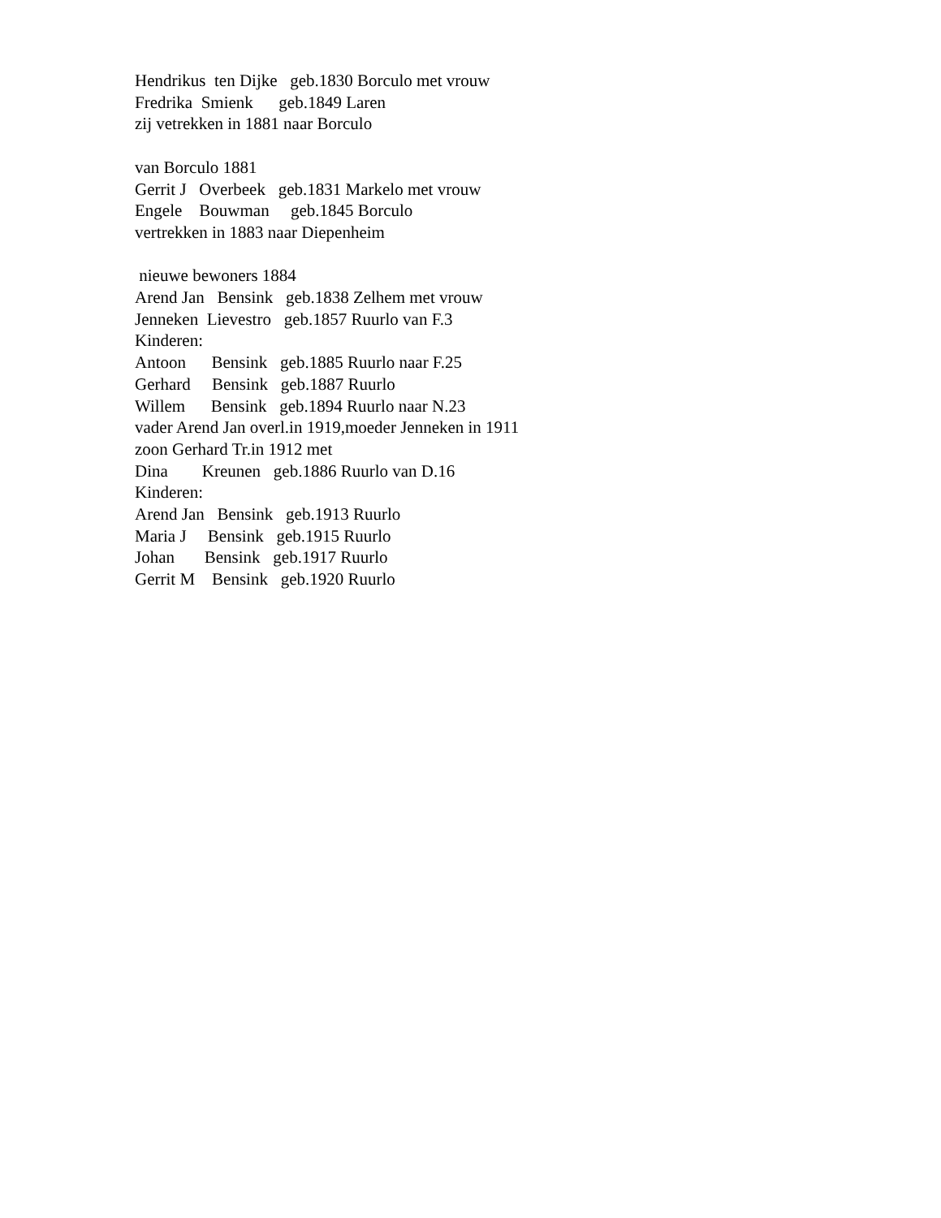Hendrikus ten Dijke geb.1830 Borculo met vrouw Fredrika Smienk geb.1849 Laren zij vetrekken in 1881 naar Borculo van Borculo 1881 Gerrit J Overbeek geb.1831 Markelo met vrouw Engele Bouwman geb.1845 Borculo vertrekken in 1883 naar Diepenheim nieuwe bewoners 1884 Arend Jan Bensink geb.1838 Zelhem met vrouw Jenneken Lievestro geb.1857 Ruurlo van F.3 Kinderen: Antoon Bensink geb.1885 Ruurlo naar F.25 Gerhard Bensink geb.1887 Ruurlo Willem Bensink geb.1894 Ruurlo naar N.23 vader Arend Jan overl.in 1919,moeder Jenneken in 1911 zoon Gerhard Tr.in 1912 met Dina Kreunen geb.1886 Ruurlo van D.16 Kinderen: Arend Jan Bensink geb.1913 Ruurlo Maria J Bensink geb.1915 Ruurlo Johan Bensink geb.1917 Ruurlo Gerrit M Bensink geb.1920 Ruurlo